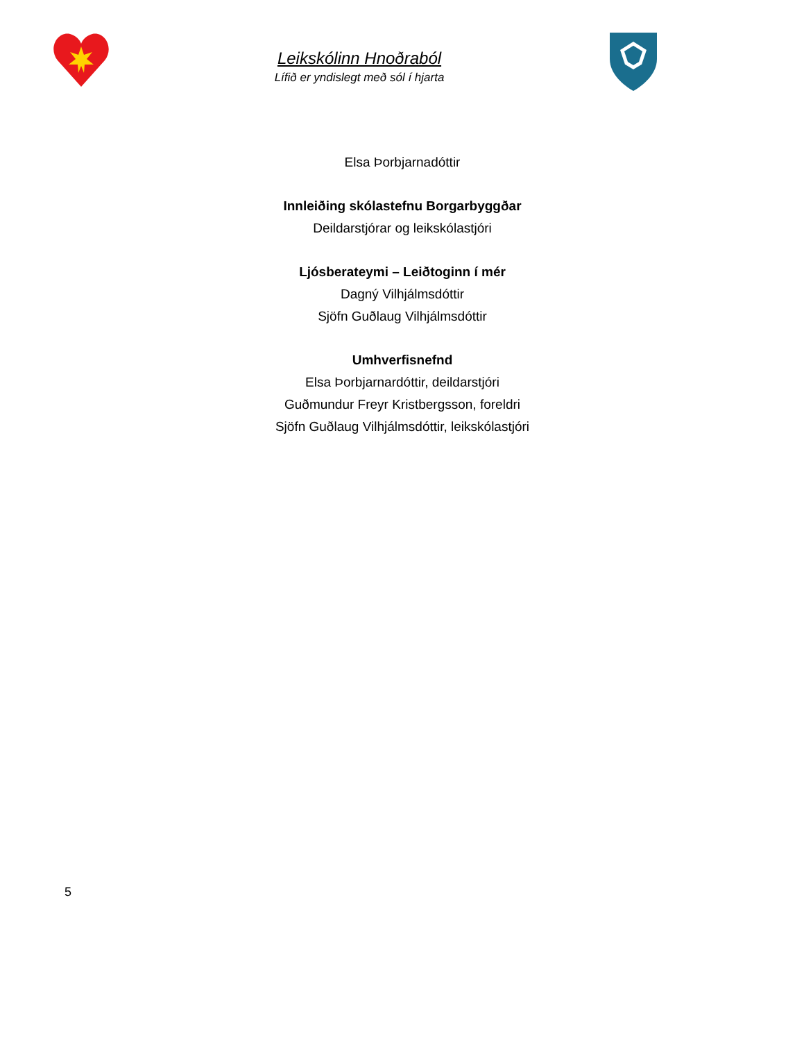Leikskólinn Hnoðraból
Lífið er yndislegt með sól í hjarta
Elsa Þorbjarnadóttir
Innleiðing skólastefnu Borgarbyggðar
Deildarstjórar og leikskólastjóri
Ljósberateymi – Leiðtoginn í mér
Dagný Vilhjálmsdóttir
Sjöfn Guðlaug Vilhjálmsdóttir
Umhverfisnefnd
Elsa Þorbjarnardóttir, deildarstjóri
Guðmundur Freyr Kristbergsson, foreldri
Sjöfn Guðlaug Vilhjálmsdóttir, leikskólastjóri
5